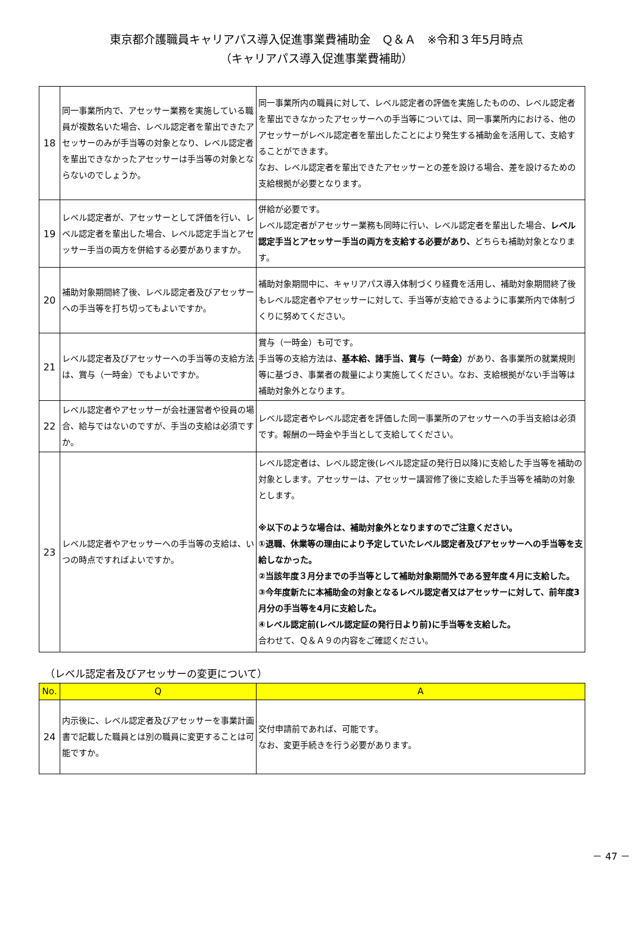東京都介護職員キャリアパス導入促進事業費補助金　Ｑ＆Ａ　※令和３年5月時点
（キャリアパス導入促進事業費補助）
| 18 | 同一事業所内で、アセッサー業務を実施している職員が複数名いた場合、レベル認定者を輩出できたアセッサーのみが手当等の対象となり、レベル認定者を輩出できなかったアセッサーは手当等の対象とならないのでしょうか。 | 同一事業所内の職員に対して、レベル認定者の評価を実施したものの、レベル認定者を輩出できなかったアセッサーへの手当等については、同一事業所内における、他のアセッサーがレベル認定者を輩出したことにより発生する補助金を活用して、支給することができます。 なお、レベル認定者を輩出できたアセッサーとの差を設ける場合、差を設けるための支給根拠が必要となります。 |
| 19 | レベル認定者が、アセッサーとして評価を行い、レベル認定者を輩出した場合、レベル認定手当とアセッサー手当の両方を併給する必要がありますか。 | 併給が必要です。 レベル認定者がアセッサー業務も同時に行い、レベル認定者を輩出した場合、 レベル認定手当とアセッサー手当の両方を支給する必要があり、 どちらも補助対象となります。 |
| 20 | 補助対象期間終了後、レベル認定者及びアセッサーへの手当等を打ち切ってもよいですか。 | 補助対象期間中に、キャリアパス導入体制づくり経費を活用し、補助対象期間終了後もレベル認定者やアセッサーに対して、手当等が支給できるように事業所内で体制づくりに努めてください。 |
| 21 | レベル認定者及びアセッサーへの手当等の支給方法は、賞与（一時金）でもよいですか。 | 賞与（一時金）も可です。 手当等の支給方法は、 基本給、諸手当、賞与（一時金） があり、各事業所の就業規則等に基づき、事業者の裁量により実施してください。なお、支給根拠がない手当等は補助対象外となります。 |
| 22 | レベル認定者やアセッサーが会社運営者や役員の場合、給与ではないのですが、手当の支給は必須ですか。 | レベル認定者やレベル認定者を評価した同一事業所のアセッサーへの手当支給は必須です。報酬の一時金や手当として支給してください。 |
| 23 | レベル認定者やアセッサーへの手当等の支給は、いつの時点ですればよいですか。 | レベル認定者は、レベル認定後(レベル認定証の発行日以降)に支給した手当等を補助の対象とします。アセッサーは、アセッサー講習修了後に支給した手当等を補助の対象とします。 ※以下のような場合は、補助対象外となりますのでご注意ください。 ①退職、休業等の理由により予定していたレベル認定者及びアセッサーへの手当等を支給しなかった。 ②当該年度３月分までの手当等として補助対象期間外である翌年度４月に支給した。 ③今年度新たに本補助金の対象となるレベル認定者又はアセッサーに対して、前年度3月分の手当等を4月に支給した。 ④レベル認定前(レベル認定証の発行日より前)に手当等を支給した。 合わせて、Ｑ＆Ａ９の内容をご確認ください。 |
（レベル認定者及びアセッサーの変更について）
| No. | Q | A |
| --- | --- | --- |
| 24 | 内示後に、レベル認定者及びアセッサーを事業計画書で記載した職員とは別の職員に変更することは可能ですか。 | 交付申請前であれば、可能です。 なお、変更手続きを行う必要があります。 |
－ 47 －